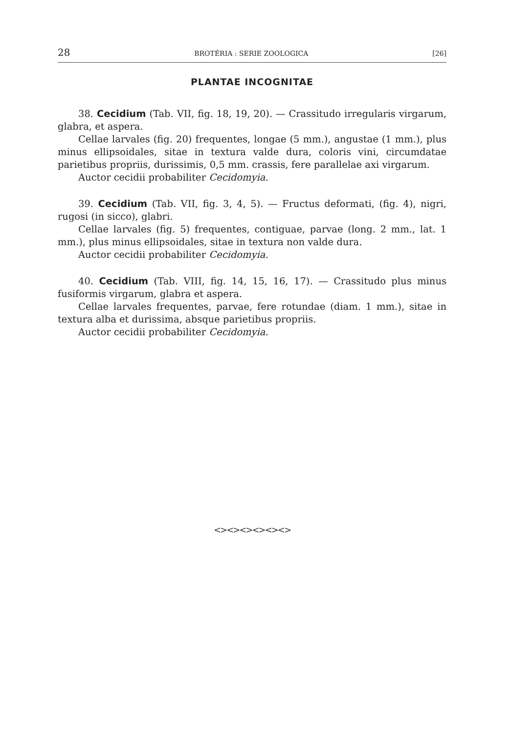28 BROTÉRIA : SERIE ZOOLOGICA [26]
PLANTAE INCOGNITAE
38. Cecidium (Tab. VII, fig. 18, 19, 20). — Crassitudo irregularis virgarum, glabra, et aspera.
Cellae larvales (fig. 20) frequentes, longae (5 mm.), angustae (1 mm.), plus minus ellipsoidales, sitae in textura valde dura, coloris vini, circumdatae parietibus propriis, durissimis, 0,5 mm. crassis, fere parallelae axi virgarum.
Auctor cecidii probabiliter Cecidomyia.
39. Cecidium (Tab. VII, fig. 3, 4, 5). — Fructus deformati, (fig. 4), nigri, rugosi (in sicco), glabri.
Cellae larvales (fig. 5) frequentes, contiguae, parvae (long. 2 mm., lat. 1 mm.), plus minus ellipsoidales, sitae in textura non valde dura.
Auctor cecidii probabiliter Cecidomyia.
40. Cecidium (Tab. VIII, fig. 14, 15, 16, 17). — Crassitudo plus minus fusiformis virgarum, glabra et aspera.
Cellae larvales frequentes, parvae, fere rotundae (diam. 1 mm.), sitae in textura alba et durissima, absque parietibus propriis.
Auctor cecidii probabiliter Cecidomyia.
<><><><><><>